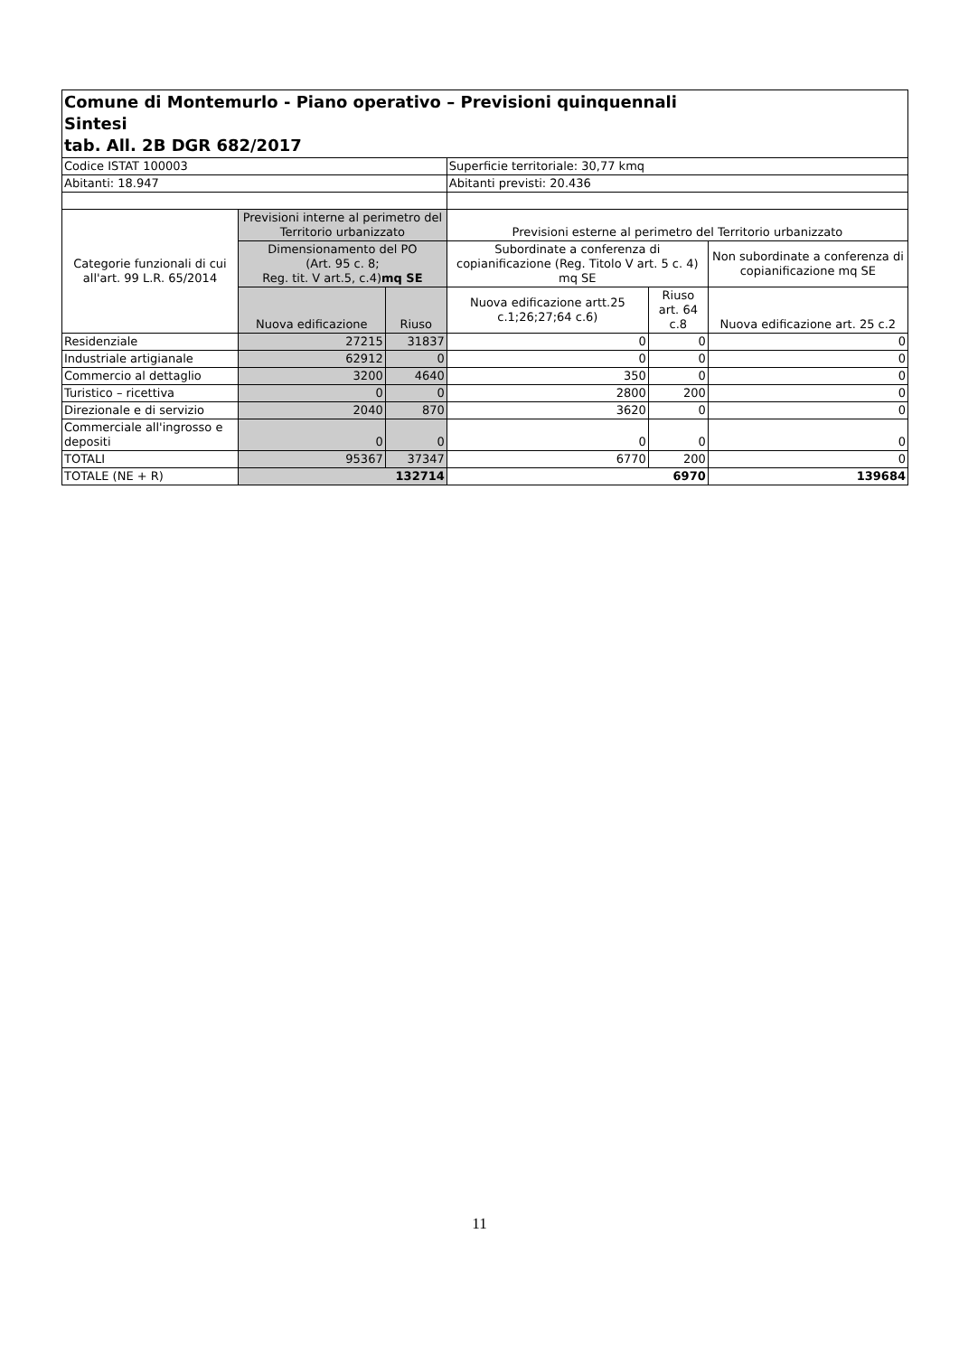| Comune di Montemurlo - Piano operativo – Previsioni quinquennali Sintesi tab. All. 2B DGR 682/2017 | | | | | |
| Codice ISTAT 100003 | | | Superficie territoriale: 30,77 kmq | | |
| Abitanti: 18.947 | | | Abitanti previsti: 20.436 | | |
| Categorie funzionali di cui all'art. 99 L.R. 65/2014 | Previsioni interne al perimetro del Territorio urbanizzato | | Previsioni esterne al perimetro del Territorio urbanizzato | | |
| | Dimensionamento del PO (Art. 95 c. 8; Reg. tit. V art.5, c.4) mq SE | | Subordinate a conferenza di copianificazione (Reg. Titolo V art. 5 c. 4) mq SE | | Non subordinate a conferenza di copianificazione mq SE |
| | Nuova edificazione | Riuso | Nuova edificazione artt.25 c.1;26;27;64 c.6) | Riuso art. 64 c.8 | Nuova edificazione art. 25 c.2 |
| Residenziale | 27215 | 31837 | 0 | 0 | 0 |
| Industriale artigianale | 62912 | 0 | 0 | 0 | 0 |
| Commercio al dettaglio | 3200 | 4640 | 350 | 0 | 0 |
| Turistico – ricettiva | 0 | 0 | 2800 | 200 | 0 |
| Direzionale e di servizio | 2040 | 870 | 3620 | 0 | 0 |
| Commerciale all'ingrosso e depositi | 0 | 0 | 0 | 0 | 0 |
| TOTALI | 95367 | 37347 | 6770 | 200 | 0 |
| TOTALE (NE + R) | 132714 | | 6970 | | 139684 |
11